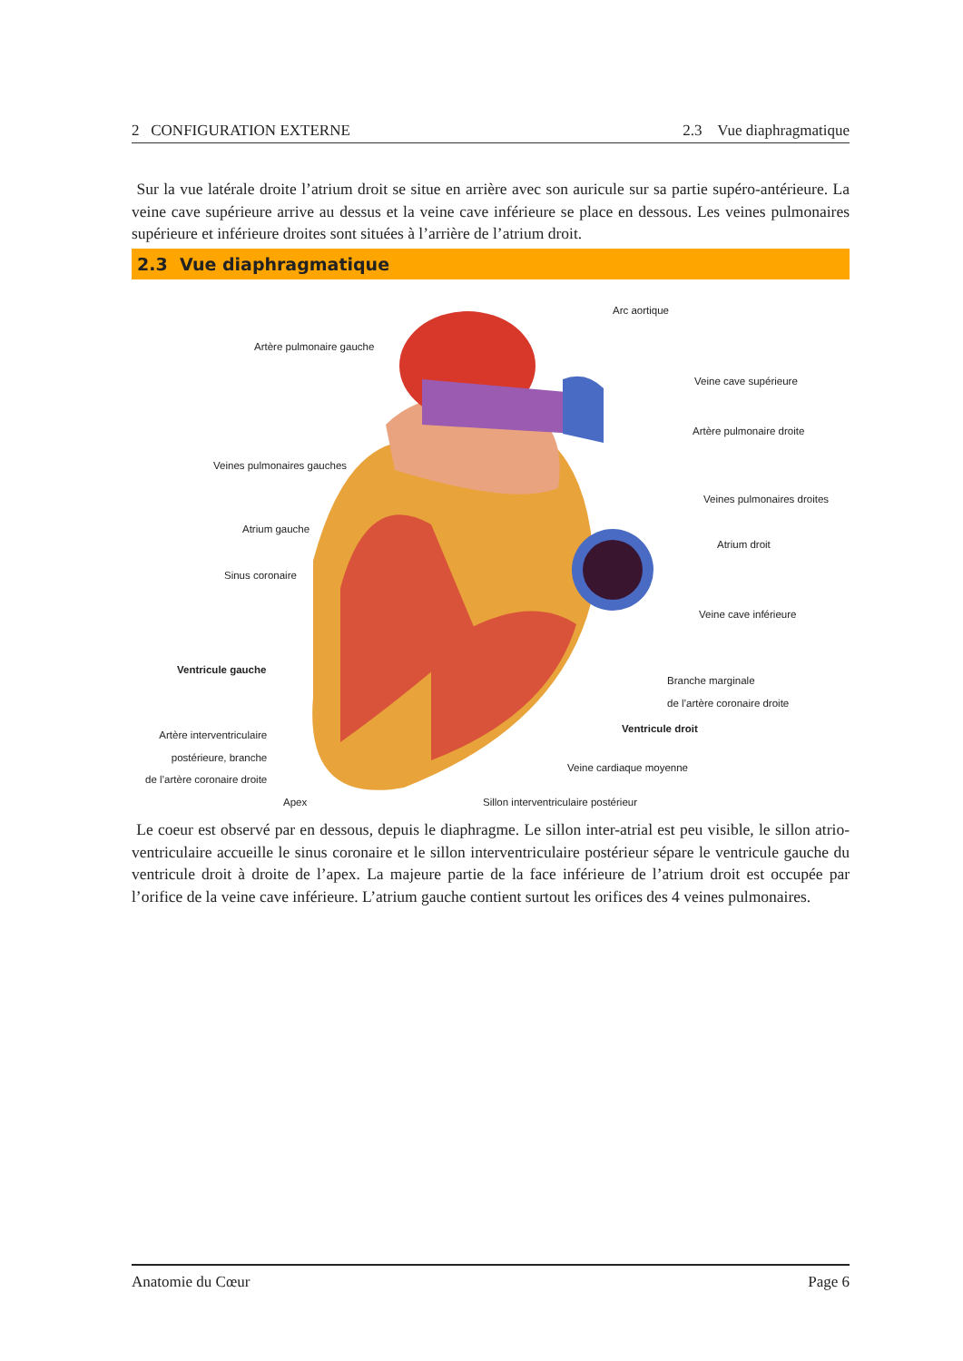2 CONFIGURATION EXTERNE 2.3 Vue diaphragmatique
Sur la vue latérale droite l’atrium droit se situe en arrière avec son auricule sur sa partie supéro-antérieure. La veine cave supérieure arrive au dessus et la veine cave inférieure se place en dessous. Les veines pulmonaires supérieure et inférieure droites sont situées à l’arrière de l’atrium droit.
2.3 Vue diaphragmatique
Arc aortique
Artère pulmonaire gauche
Veine cave supérieure
Artère pulmonaire droite
Veines pulmonaires gauches
Veines pulmonaires droites
Atrium gauche
Atrium droit
Sinus coronaire
Veine cave inférieure
Ventricule gauche
Branche marginale
de l’artère coronaire droite
Artère interventriculaire
postérieure, branche
de l’artère coronaire droite
Ventricule droit
Veine cardiaque moyenne
Apex Sillon interventriculaire postérieur
Le coeur est observé par en dessous, depuis le diaphragme. Le sillon inter-atrial est peu visible, le sillon atrio-ventriculaire accueille le sinus coronaire et le sillon interventriculaire postérieur sépare le ventricule gauche du ventricule droit à droite de l’apex. La majeure partie de la face inférieure de l’atrium droit est occupée par l’orifice de la veine cave inférieure. L’atrium gauche contient surtout les orifices des 4 veines pulmonaires.
Anatomie du Cœur Page 6